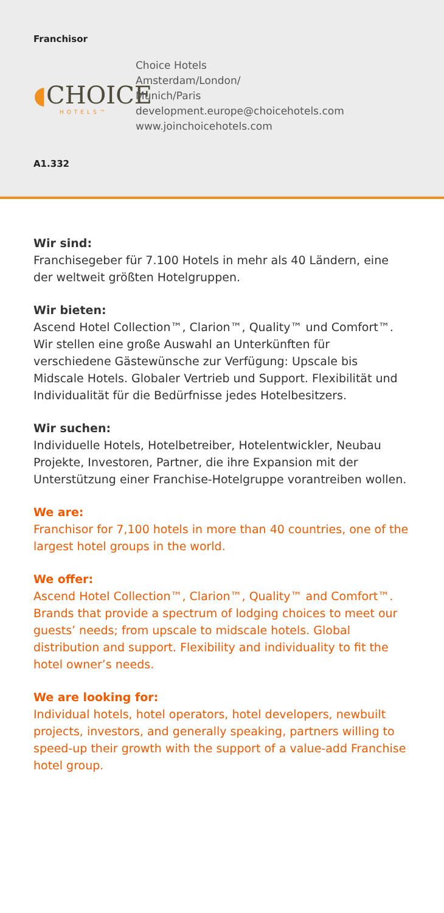Franchisor
◖CHOICE
HOTELS™
Choice Hotels
Amsterdam/London/
Munich/Paris
development.europe@choicehotels.com
www.joinchoicehotels.com
A1.332
Wir sind:
Franchisegeber für 7.100 Hotels in mehr als 40 Ländern, eine der weltweit größten Hotelgruppen.
Wir bieten:
Ascend Hotel Collection™, Clarion™, Quality™ und Comfort™. Wir stellen eine große Auswahl an Unterkünften für verschiedene Gästewünsche zur Verfügung: Upscale bis Midscale Hotels. Globaler Vertrieb und Support. Flexibilität und Individualität für die Bedürfnisse jedes Hotelbesitzers.
Wir suchen:
Individuelle Hotels, Hotelbetreiber, Hotelentwickler, Neubau Projekte, Investoren, Partner, die ihre Expansion mit der Unterstützung einer Franchise-Hotelgruppe vorantreiben wollen.
We are:
Franchisor for 7,100 hotels in more than 40 countries, one of the largest hotel groups in the world.
We offer:
Ascend Hotel Collection™, Clarion™, Quality™ and Comfort™. Brands that provide a spectrum of lodging choices to meet our guests’ needs; from upscale to midscale hotels. Global distribution and support. Flexibility and individuality to fit the hotel owner’s needs.
We are looking for:
Individual hotels, hotel operators, hotel developers, newbuilt projects, investors, and generally speaking, partners willing to speed-up their growth with the support of a value-add Franchise hotel group.